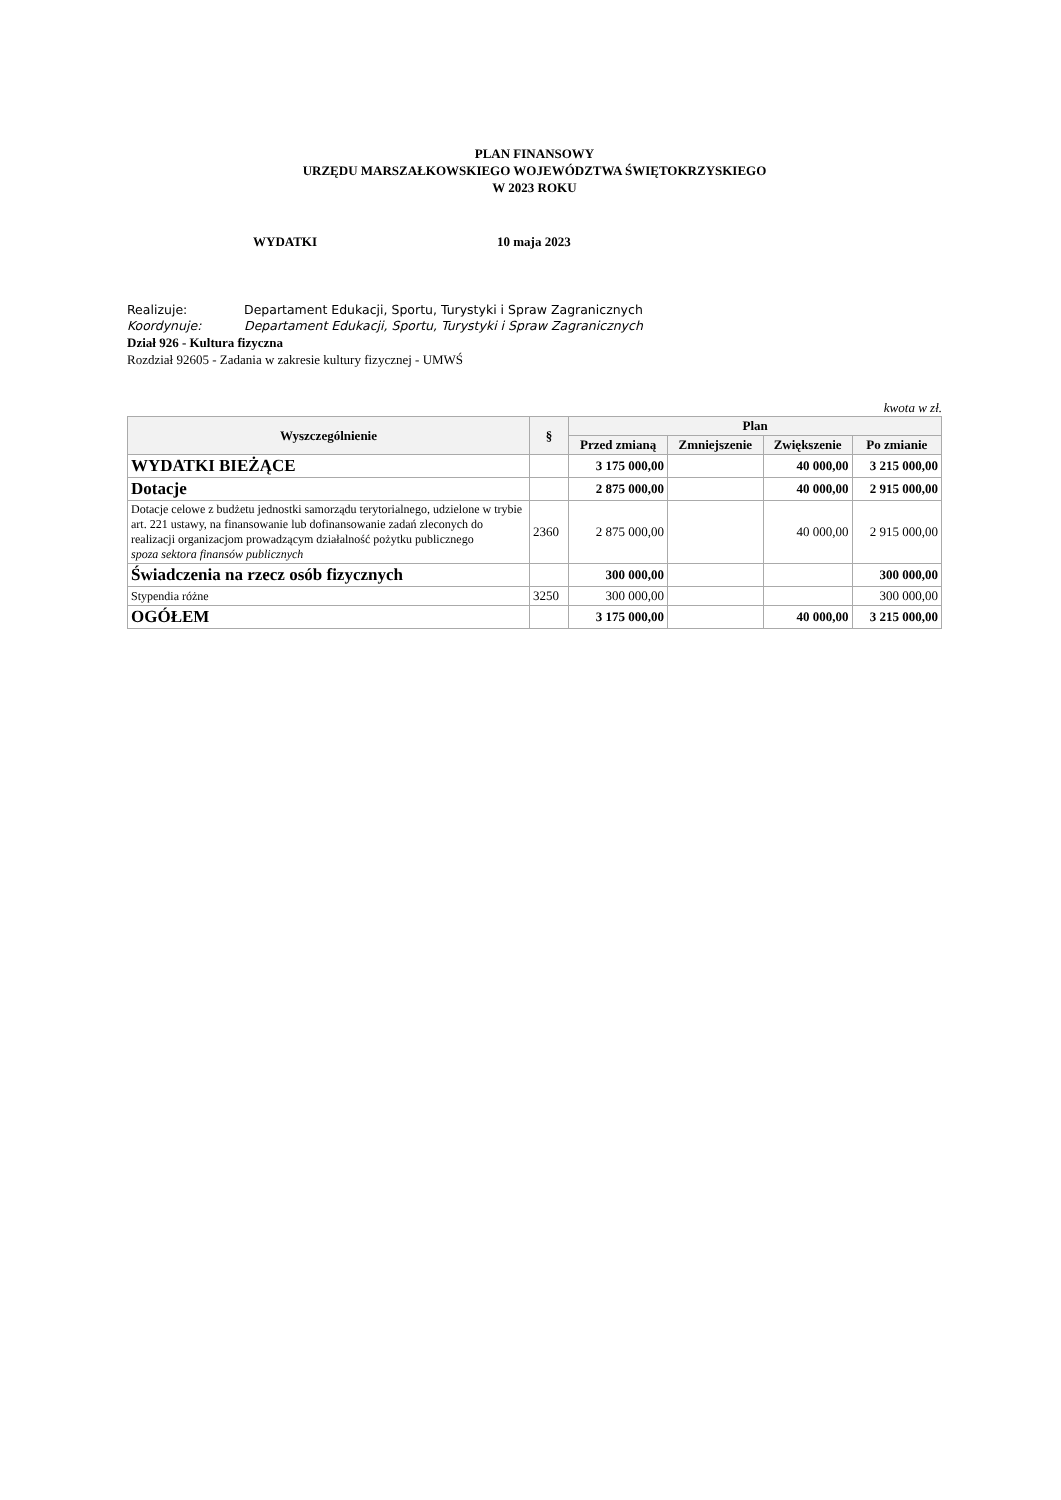PLAN FINANSOWY
URZĘDU MARSZAŁKOWSKIEGO WOJEWÓDZTWA ŚWIĘTOKRZYSKIEGO
W 2023 ROKU
WYDATKI 10 maja 2023
Realizuje: Departament Edukacji, Sportu, Turystyki i Spraw Zagranicznych
Koordynuje: Departament Edukacji, Sportu, Turystyki i Spraw Zagranicznych
Dział 926 - Kultura fizyczna
Rozdział 92605 - Zadania w zakresie kultury fizycznej - UMWŚ
kwota w zł.
| Wyszczególnienie | § | Plan | | | |
| --- | --- | --- | --- | --- | --- |
| | | Przed zmianą | Zmniejszenie | Zwiększenie | Po zmianie |
| WYDATKI BIEŻĄCE | | 3 175 000,00 | | 40 000,00 | 3 215 000,00 |
| Dotacje | | 2 875 000,00 | | 40 000,00 | 2 915 000,00 |
| Dotacje celowe z budżetu jednostki samorządu terytorialnego, udzielone w trybie art. 221 ustawy, na finansowanie lub dofinansowanie zadań zleconych do realizacji organizacjom prowadzącym działalność pożytku publicznego spoza sektora finansów publicznych | 2360 | 2 875 000,00 | | 40 000,00 | 2 915 000,00 |
| Świadczenia na rzecz osób fizycznych | | 300 000,00 | | | 300 000,00 |
| Stypendia różne | 3250 | 300 000,00 | | | 300 000,00 |
| OGÓŁEM | | 3 175 000,00 | | 40 000,00 | 3 215 000,00 |